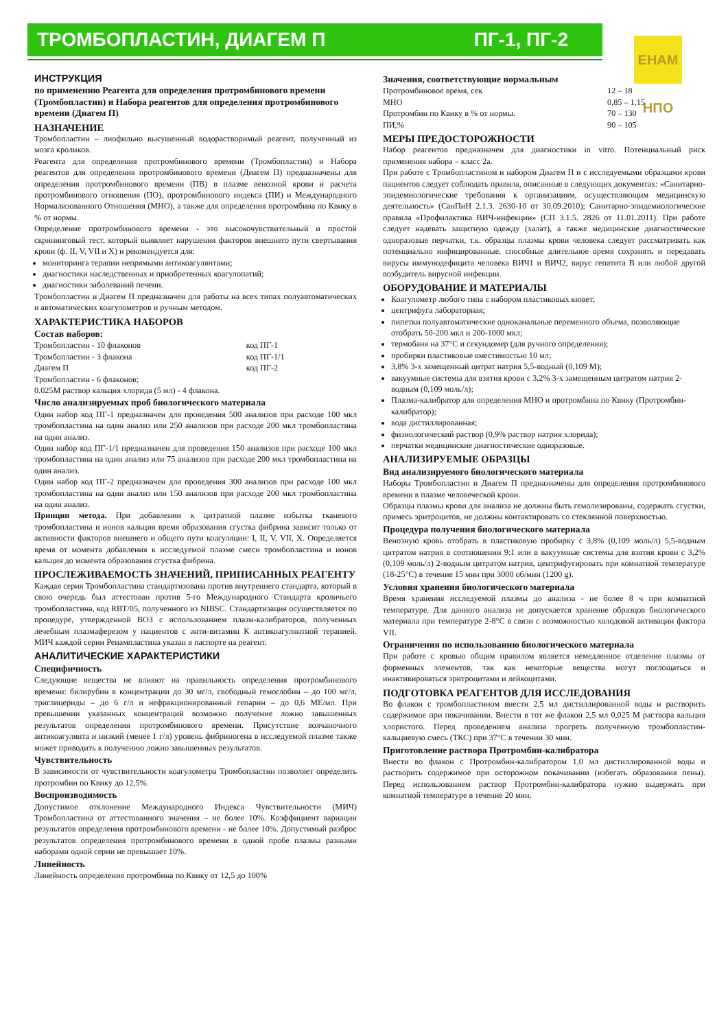ТРОМБОПЛАСТИН, ДИАГЕМ П ПГ-1, ПГ-2
ЕНАМ НПО
ИНСТРУКЦИЯ
по применению Реагента для определения протромбинового времени (Тромбопластин) и Набора реагентов для определения протромбинового времени (Диагем П)
НАЗНАЧЕНИЕ
Тромбопластин – лиофильно высушенный водорастворимый реагент, полученный из мозга кроликов.
Реагента для определения протромбинового времени (Тромбопластин) и Набора реагентов для определения протромбинового времени (Диагем П) предназначены для определения протромбинового времени (ПВ) в плазме венозной крови и расчета протромбинового отношения (ПО), протромбинового индекса (ПИ) и Международного Нормализованного Отношения (МНО), а также для определения протромбина по Квику в % от нормы.
Определение протромбинового времени - это высокочувствительный и простой скрининговый тест, который выявляет нарушения факторов внешнего пути свертывания крови (ф. II, V, VII и X) и рекомендуется для:
мониторинга терапии непрямыми антикоагулянтами;
диагностики наследственных и приобретенных коагулопатий;
диагностики заболеваний печени.
Тромбопластин и Диагем П предназначен для работы на всех типах полуавтоматических и автоматических коагулометров и ручным методом.
ХАРАКТЕРИСТИКА НАБОРОВ
Состав наборов:
| Тромбопластин - 10 флаконов | код ПГ-1 |
| Тромбопластин - 3 флакона | код ПГ-1/1 |
| Диагем П | код ПГ-2 |
Тромбопластин - 6 флаконов;
0.025М раствор кальция хлорида (5 мл) - 4 флакона.
Число анализируемых проб биологического материала
Один набор код ПГ-1 предназначен для проведения 500 анализов при расходе 100 мкл тромбопластина на один анализ или 250 анализов при расходе 200 мкл тромбопластина на один анализ.
Один набор код ПГ-1/1 предназначен для проведения 150 анализов при расходе 100 мкл тромбопластина на один анализ или 75 анализов при расходе 200 мкл тромбопластина на один анализ.
Один набор код ПГ-2 предназначен для проведения 300 анализов при расходе 100 мкл тромбопластина на один анализ или 150 анализов при расходе 200 мкл тромбопластина на один анализ.
Принцип метода. При добавлении к цитратной плазме избытка тканевого тромбопластина и ионов кальция время образования сгустка фибрина зависит только от активности факторов внешнего и общего пути коагуляции: I, II, V, VII, X. Определяется время от момента добавления к исследуемой плазме смеси тромбопластина и ионов кальция до момента образования сгустка фибрина.
ПРОСЛЕЖИВАЕМОСТЬ ЗНАЧЕНИЙ, ПРИПИСАННЫХ РЕАГЕНТУ
Каждая серия Тромбопластина стандартизована против внутреннего стандарта, который в свою очередь был аттестован против 5-го Международного Стандарта кроличьего тромбопластина, код RBT/05, полученного из NIBSC. Стандартизация осуществляется по процедуре, утвержденной ВОЗ с использованием плазм-калибраторов, полученных лечебным плазмаферезом у пациентов с анти-витамин К антикоагулянтной терапией. МИЧ каждой серии Ренампластина указан в паспорте на реагент.
АНАЛИТИЧЕСКИЕ ХАРАКТЕРИСТИКИ
Специфичность
Следующие вещества не влияют на правильность определения протромбинового времени: билирубин в концентрации до 30 мг/л, свободный гемоглобин – до 100 мг/л, триглицериды – до 6 г/л и нефракционированный гепарин – до 0,6 МЕ/мл. При превышении указанных концентраций возможно получение ложно завышенных результатов определения протромбинового времени. Присутствие волчаночного антикоагулянта и низкий (менее 1 г/л) уровень фибриногена в исследуемой плазме также может приводить к получению ложно завышенных результатов.
Чувствительность
В зависимости от чувствительности коагулометра Тромбопластин позволяет определить протромбин по Квику до 12,5%.
Воспроизводимость
Допустимое отклонение Международного Индекса Чувствительности (МИЧ) Тромбопластина от аттестованного значения – не более 10%. Коэффициент вариации результатов определения протромбинового времени - не более 10%. Допустимый разброс результатов определения протромбинового времени в одной пробе плазмы разными наборами одной серии не превышает 10%.
Линейность
Линейность определения протромбина по Квику от 12,5 до 100%
Значения, соответствующие нормальным
| Протромбиновое время, сек | 12 – 18 |
| МНО | 0,85 – 1,15 |
| Протромбин по Квику в % от нормы. | 70 – 130 |
| ПИ,% | 90 – 105 |
МЕРЫ ПРЕДОСТОРОЖНОСТИ
Набор реагентов предназначен для диагностики in vitro. Потенциальный риск применения набора – класс 2а.
При работе с Тромбопластином и набором Диагем П и с исследуемыми образцами крови пациентов следует соблюдать правила, описанные в следующих документах: «Санитарно-эпидемиологические требования к организациям, осуществляющим медицинскую деятельность» (СанПиН 2.1.3. 2630-10 от 30.09.2010); Санитарно-эпидемиологические правила «Профилактика ВИЧ-инфекции» (СП 3.1.5. 2826 от 11.01.2011). При работе следует надевать защитную одежду (халат), а также медицинские диагностические одноразовые перчатки, т.к. образцы плазмы крови человека следует рассматривать как потенциально инфицированные, способные длительное время сохранять и передавать вирусы иммунодефицита человека ВИЧ1 и ВИЧ2, вирус гепатита В или любой другой возбудитель вирусной инфекции.
ОБОРУДОВАНИЕ И МАТЕРИАЛЫ
Коагулометр любого типа с набором пластиковых кювет;
центрифуга лабораторная;
пипетки полуавтоматические одноканальные переменного объема, позволяющие отобрать 50-200 мкл и 200-1000 мкл;
термобаня на 37°С и секундомер (для ручного определения);
пробирки пластиковые вместимостью 10 мл;
3,8% 3-х замещенный цитрат натрия 5,5-водный (0,109 М);
вакуумные системы для взятия крови с 3,2% 3-х замещенным цитратом натрия 2-водным (0,109 моль/л);
Плазма-калибратор для определения МНО и протромбина по Квику (Протромбин-калибратор);
вода дистиллированная;
физиологический раствор (0,9% раствор натрия хлорида);
перчатки медицинские диагностические одноразовые.
АНАЛИЗИРУЕМЫЕ ОБРАЗЦЫ
Вид анализируемого биологического материала
Наборы Тромбопластин и Диагем П предназначены для определения протромбинового времени в плазме человеческой крови.
Образцы плазмы крови для анализа не должны быть гемолизированы, содержать сгустки, примесь эритроцитов, не должны контактировать со стеклянной поверхностью.
Процедура получения биологического материала
Венозную кровь отобрать в пластиковую пробирку с 3,8% (0,109 моль/л) 5,5-водным цитратом натрия в соотношении 9:1 или в вакуумные системы для взятия крови с 3,2% (0,109 моль/л) 2-водным цитратом натрия, центрифугировать при комнатной температуре (18-25°С) в течение 15 мин при 3000 об/мин (1200 g).
Условия хранения биологического материала
Время хранения исследуемой плазмы до анализа - не более 8 ч при комнатной температуре. Для данного анализа не допускается хранение образцов биологического материала при температуре 2-8°С в связи с возможностью холодовой активации фактора VII.
Ограничения по использованию биологического материала
При работе с кровью общим правилом является немедленное отделение плазмы от форменных элементов, так как некоторые вещества могут поглощаться и инактивироваться эритроцитами и лейкоцитами.
ПОДГОТОВКА РЕАГЕНТОВ ДЛЯ ИССЛЕДОВАНИЯ
Во флакон с тромбопластином внести 2,5 мл дистиллированной воды и растворить содержимое при покачивании. Внести в тот же флакон 2,5 мл 0,025 М раствора кальция хлористого. Перед проведением анализа прогреть полученную тромбопластин-кальциевую смесь (ТКС) при 37°С в течении 30 мин.
Приготовление раствора Протромбин-калибратора
Внести во флакон с Протромбин-калибратором 1,0 мл дистиллированной воды и растворить содержимое при осторожном покачивании (избегать образования пены). Перед использованием раствор Протромбин-калибратора нужно выдержать при комнатной температуре в течение 20 мин.